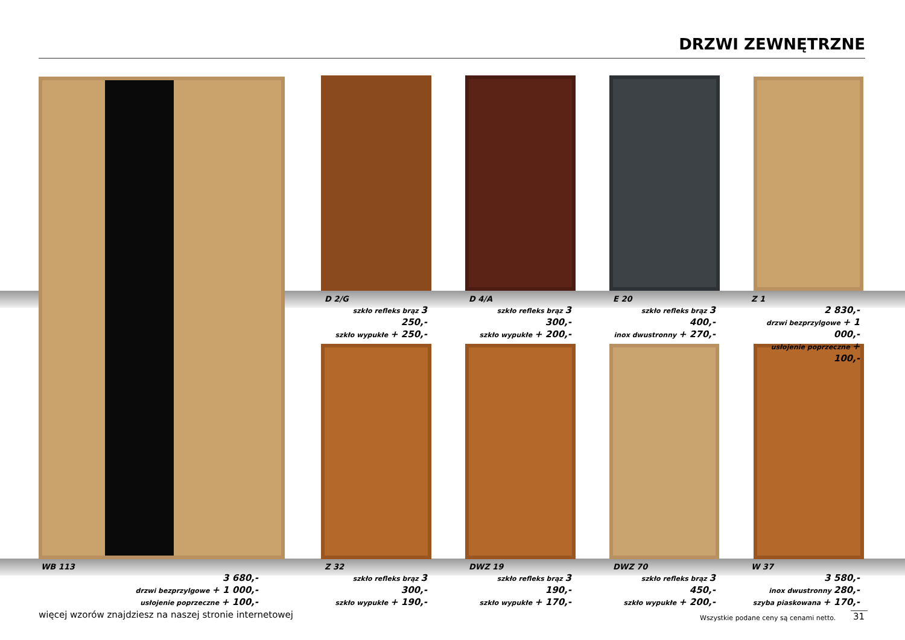DRZWI ZEWNĘTRZNE
D 2/G
szkło refleks brąz 3 250,-
szkło wypukłe + 250,-
D 4/A
szkło refleks brąz 3 300,-
szkło wypukłe + 200,-
E 20
szkło refleks brąz 3 400,-
inox dwustronny + 270,-
Z 1
2 830,-
drzwi bezprzylgowe + 1 000,-
usłojenie poprzeczne + 100,-
WB 113
3 680,-
drzwi bezprzylgowe + 1 000,-
usłojenie poprzeczne + 100,-
Z 32
szkło refleks brąz 3 300,-
szkło wypukłe + 190,-
DWZ 19
szkło refleks brąz 3 190,-
szkło wypukłe + 170,-
DWZ 70
szkło refleks brąz 3 450,-
szkło wypukłe + 200,-
W 37
3 580,-
inox dwustronny 280,-
szyba piaskowana + 170,-
więcej wzorów znajdziesz na naszej stronie internetowej
Wszystkie podane ceny są cenami netto.
31